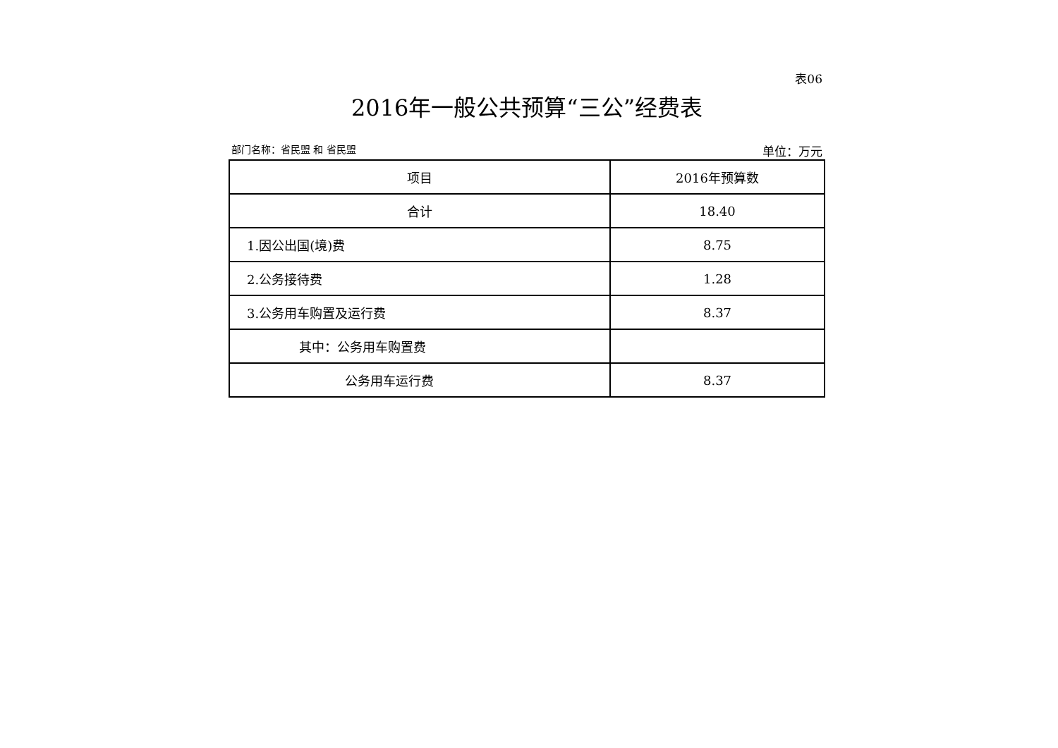表06
2016年一般公共预算“三公”经费表
部门名称：省民盟 和 省民盟 单位：万元
| 项目 | 2016年预算数 |
| 合计 | 18.40 |
| 1.因公出国(境)费 | 8.75 |
| 2.公务接待费 | 1.28 |
| 3.公务用车购置及运行费 | 8.37 |
| 其中：公务用车购置费 | |
| 公务用车运行费 | 8.37 |